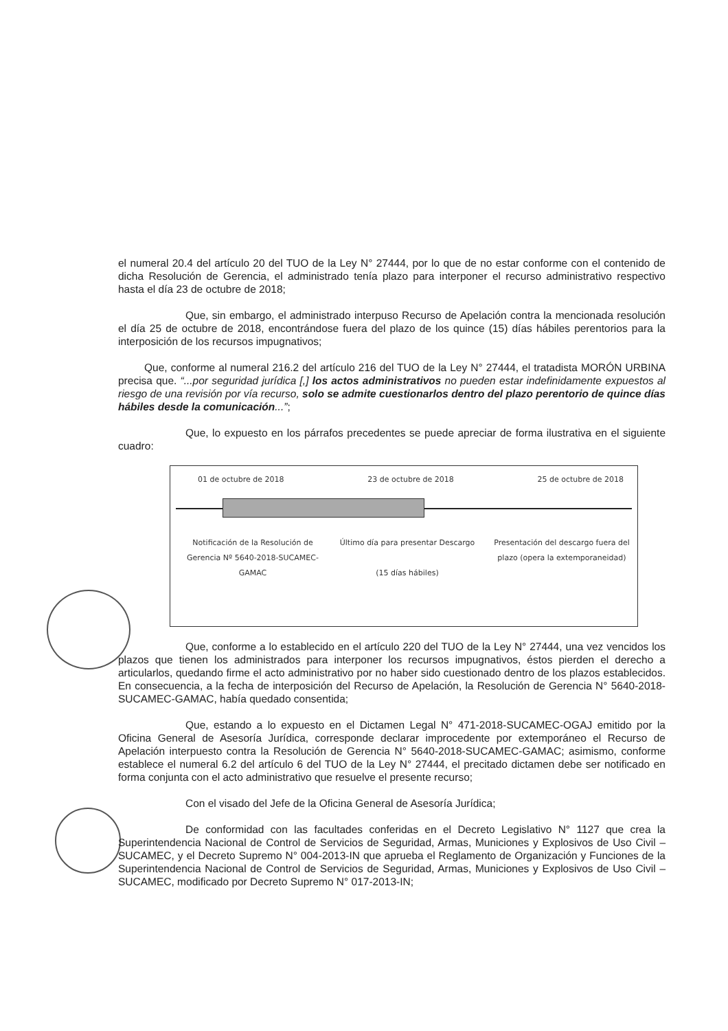el numeral 20.4 del artículo 20 del TUO de la Ley N° 27444, por lo que de no estar conforme con el contenido de dicha Resolución de Gerencia, el administrado tenía plazo para interponer el recurso administrativo respectivo hasta el día 23 de octubre de 2018;
Que, sin embargo, el administrado interpuso Recurso de Apelación contra la mencionada resolución el día 25 de octubre de 2018, encontrándose fuera del plazo de los quince (15) días hábiles perentorios para la interposición de los recursos impugnativos;
Que, conforme al numeral 216.2 del artículo 216 del TUO de la Ley N° 27444, el tratadista MORÓN URBINA precisa que. “...por seguridad jurídica [,] los actos administrativos no pueden estar indefinidamente expuestos al riesgo de una revisión por vía recurso, solo se admite cuestionarlos dentro del plazo perentorio de quince días hábiles desde la comunicación...”;
Que, lo expuesto en los párrafos precedentes se puede apreciar de forma ilustrativa en el siguiente cuadro:
01 de octubre de 2018 23 de octubre de 2018 25 de octubre de 2018
Notificación de la Resolución de Gerencia Nº 5640-2018-SUCAMEC-GAMAC
Último día para presentar Descargo
(15 días hábiles)
Presentación del descargo fuera del plazo (opera la extemporaneidad)
Que, conforme a lo establecido en el artículo 220 del TUO de la Ley N° 27444, una vez vencidos los plazos que tienen los administrados para interponer los recursos impugnativos, éstos pierden el derecho a articularlos, quedando firme el acto administrativo por no haber sido cuestionado dentro de los plazos establecidos. En consecuencia, a la fecha de interposición del Recurso de Apelación, la Resolución de Gerencia N° 5640-2018-SUCAMEC-GAMAC, había quedado consentida;
Que, estando a lo expuesto en el Dictamen Legal N° 471-2018-SUCAMEC-OGAJ emitido por la Oficina General de Asesoría Jurídica, corresponde declarar improcedente por extemporáneo el Recurso de Apelación interpuesto contra la Resolución de Gerencia N° 5640-2018-SUCAMEC-GAMAC; asimismo, conforme establece el numeral 6.2 del artículo 6 del TUO de la Ley N° 27444, el precitado dictamen debe ser notificado en forma conjunta con el acto administrativo que resuelve el presente recurso;
Con el visado del Jefe de la Oficina General de Asesoría Jurídica;
De conformidad con las facultades conferidas en el Decreto Legislativo N° 1127 que crea la Superintendencia Nacional de Control de Servicios de Seguridad, Armas, Municiones y Explosivos de Uso Civil – SUCAMEC, y el Decreto Supremo N° 004-2013-IN que aprueba el Reglamento de Organización y Funciones de la Superintendencia Nacional de Control de Servicios de Seguridad, Armas, Municiones y Explosivos de Uso Civil – SUCAMEC, modificado por Decreto Supremo N° 017-2013-IN;